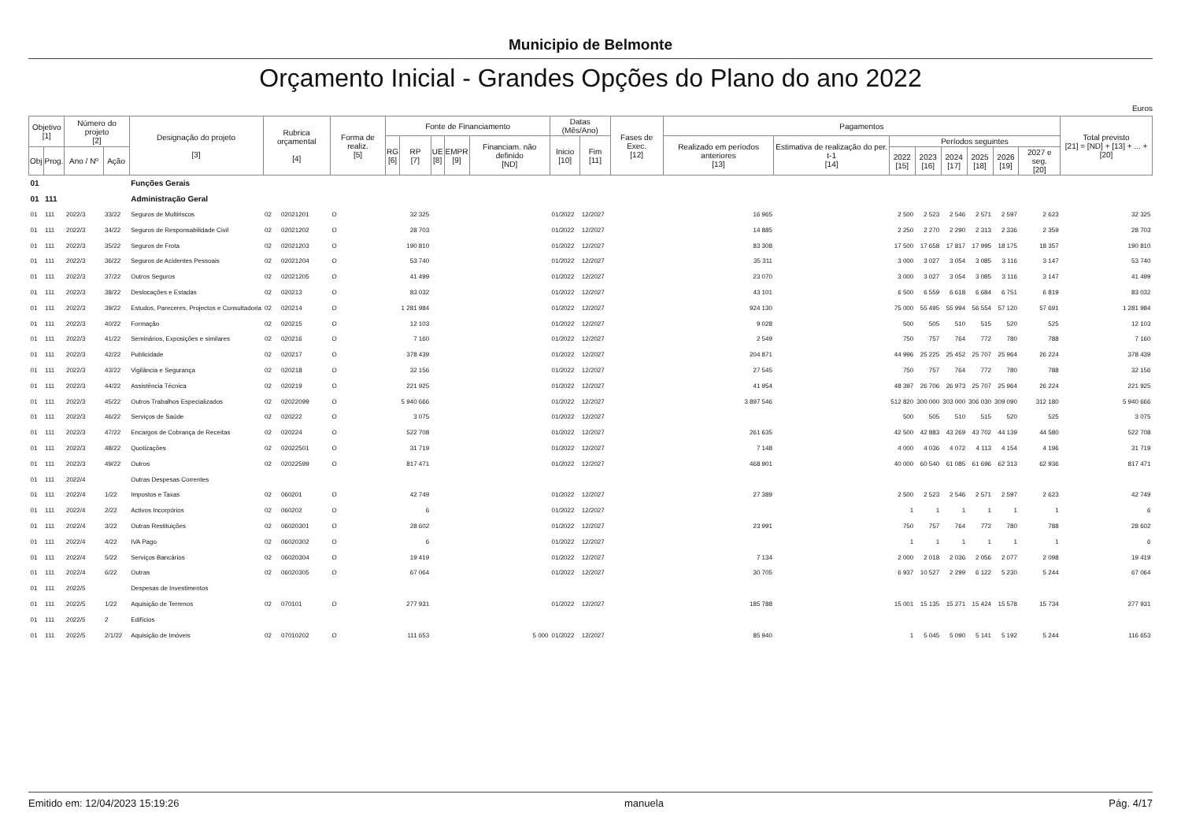Municipio de Belmonte
Orçamento Inicial - Grandes Opções do Plano do ano 2022
Euros
| Objetivo [1] | | Número do projeto [2] | | Designação do projeto [3] | Rubrica orçamental [4] | | Forma de realiz. [5] | Fonte de Financiamento | | | | | Datas (Mês/Ano) | | Fases de Exec. [12] | Pagamentos | | | | | | | | Total previsto [21] = [ND] + [13] + ... + [20] |
| --- | --- | --- | --- | --- | --- | --- | --- | --- | --- | --- | --- | --- | --- | --- | --- | --- | --- | --- | --- | --- | --- | --- | --- | --- |
| | | | | | | | | RG [6] | RP [7] | UE [8] | EMPR [9] | Financiam. não definido [ND] | Inicio [10] | Fim [11] | | Realizado em períodos anteriores [13] | Estimativa de realização do per. t-1 [14] | Períodos seguintes | | | | | | |
| Obj | Prog. | Ano / Nº | Ação | | | | | | | | | | | | | | | 2022 [15] | 2023 [16] | 2024 [17] | 2025 [18] | 2026 [19] | 2027 e seg. [20] | |
| 01 | | | | Funções Gerais | | | | | | | | | | | | | | | | | | | | |
| 01 | 111 | | | Administração Geral | | | | | | | | | | | | | | | | | | | | |
| 01 | 111 | 2022/3 | 33/22 | Seguros de Multiriscos | 02 | 02021201 | O | | 32 325 | | | | 01/2022 | 12/2027 | | 16 965 | | 2 500 | 2 523 | 2 546 | 2 571 | 2 597 | 2 623 | 32 325 |
| 01 | 111 | 2022/3 | 34/22 | Seguros de Responsabilidade Civil | 02 | 02021202 | O | | 28 703 | | | | 01/2022 | 12/2027 | | 14 885 | | 2 250 | 2 270 | 2 290 | 2 313 | 2 336 | 2 359 | 28 703 |
| 01 | 111 | 2022/3 | 35/22 | Seguros de Frota | 02 | 02021203 | O | | 190 810 | | | | 01/2022 | 12/2027 | | 83 308 | | 17 500 | 17 658 | 17 817 | 17 995 | 18 175 | 18 357 | 190 810 |
| 01 | 111 | 2022/3 | 36/22 | Seguros de Acidentes Pessoais | 02 | 02021204 | O | | 53 740 | | | | 01/2022 | 12/2027 | | 35 311 | | 3 000 | 3 027 | 3 054 | 3 085 | 3 116 | 3 147 | 53 740 |
| 01 | 111 | 2022/3 | 37/22 | Outros Seguros | 02 | 02021205 | O | | 41 499 | | | | 01/2022 | 12/2027 | | 23 070 | | 3 000 | 3 027 | 3 054 | 3 085 | 3 116 | 3 147 | 41 499 |
| 01 | 111 | 2022/3 | 38/22 | Deslocações e Estadas | 02 | 020213 | O | | 83 032 | | | | 01/2022 | 12/2027 | | 43 101 | | 6 500 | 6 559 | 6 618 | 6 684 | 6 751 | 6 819 | 83 032 |
| 01 | 111 | 2022/3 | 39/22 | Estudos, Pareceres, Projectos e Consultadoria | 02 | 020214 | O | | 1 281 984 | | | | 01/2022 | 12/2027 | | 924 130 | | 75 000 | 55 495 | 55 994 | 56 554 | 57 120 | 57 691 | 1 281 984 |
| 01 | 111 | 2022/3 | 40/22 | Formação | 02 | 020215 | O | | 12 103 | | | | 01/2022 | 12/2027 | | 9 028 | | 500 | 505 | 510 | 515 | 520 | 525 | 12 103 |
| 01 | 111 | 2022/3 | 41/22 | Seminários, Exposições e similares | 02 | 020216 | O | | 7 160 | | | | 01/2022 | 12/2027 | | 2 549 | | 750 | 757 | 764 | 772 | 780 | 788 | 7 160 |
| 01 | 111 | 2022/3 | 42/22 | Publicidade | 02 | 020217 | O | | 378 439 | | | | 01/2022 | 12/2027 | | 204 871 | | 44 996 | 25 225 | 25 452 | 25 707 | 25 964 | 26 224 | 378 439 |
| 01 | 111 | 2022/3 | 43/22 | Vigilância e Segurança | 02 | 020218 | O | | 32 156 | | | | 01/2022 | 12/2027 | | 27 545 | | 750 | 757 | 764 | 772 | 780 | 788 | 32 156 |
| 01 | 111 | 2022/3 | 44/22 | Assistência Técnica | 02 | 020219 | O | | 221 925 | | | | 01/2022 | 12/2027 | | 41 954 | | 48 397 | 26 706 | 26 973 | 25 707 | 25 964 | 26 224 | 221 925 |
| 01 | 111 | 2022/3 | 45/22 | Outros Trabalhos Especializados | 02 | 02022099 | O | | 5 940 666 | | | | 01/2022 | 12/2027 | | 3 897 546 | | 512 820 | 300 000 | 303 000 | 306 030 | 309 090 | 312 180 | 5 940 666 |
| 01 | 111 | 2022/3 | 46/22 | Serviços de Saúde | 02 | 020222 | O | | 3 075 | | | | 01/2022 | 12/2027 | | | | 500 | 505 | 510 | 515 | 520 | 525 | 3 075 |
| 01 | 111 | 2022/3 | 47/22 | Encargos de Cobrança de Receitas | 02 | 020224 | O | | 522 708 | | | | 01/2022 | 12/2027 | | 261 635 | | 42 500 | 42 883 | 43 269 | 43 702 | 44 139 | 44 580 | 522 708 |
| 01 | 111 | 2022/3 | 48/22 | Quotizações | 02 | 02022501 | O | | 31 719 | | | | 01/2022 | 12/2027 | | 7 148 | | 4 000 | 4 036 | 4 072 | 4 113 | 4 154 | 4 196 | 31 719 |
| 01 | 111 | 2022/3 | 49/22 | Outros | 02 | 02022599 | O | | 817 471 | | | | 01/2022 | 12/2027 | | 468 901 | | 40 000 | 60 540 | 61 085 | 61 696 | 62 313 | 62 936 | 817 471 |
| 01 | 111 | 2022/4 | | Outras Despesas Correntes | | | | | | | | | | | | | | | | | | | | |
| 01 | 111 | 2022/4 | 1/22 | Impostos e Taxas | 02 | 060201 | O | | 42 749 | | | | 01/2022 | 12/2027 | | 27 389 | | 2 500 | 2 523 | 2 546 | 2 571 | 2 597 | 2 623 | 42 749 |
| 01 | 111 | 2022/4 | 2/22 | Activos Incorpórios | 02 | 060202 | O | | 6 | | | | 01/2022 | 12/2027 | | | | 1 | 1 | 1 | 1 | 1 | 1 | 6 |
| 01 | 111 | 2022/4 | 3/22 | Outras Restituições | 02 | 06020301 | O | | 28 602 | | | | 01/2022 | 12/2027 | | 23 991 | | 750 | 757 | 764 | 772 | 780 | 788 | 28 602 |
| 01 | 111 | 2022/4 | 4/22 | IVA Pago | 02 | 06020302 | O | | 6 | | | | 01/2022 | 12/2027 | | | | 1 | 1 | 1 | 1 | 1 | 1 | 6 |
| 01 | 111 | 2022/4 | 5/22 | Serviços Bancários | 02 | 06020304 | O | | 19 419 | | | | 01/2022 | 12/2027 | | 7 134 | | 2 000 | 2 018 | 2 036 | 2 056 | 2 077 | 2 098 | 19 419 |
| 01 | 111 | 2022/4 | 6/22 | Outras | 02 | 06020305 | O | | 67 064 | | | | 01/2022 | 12/2027 | | 30 705 | | 6 937 | 10 527 | 2 299 | 6 122 | 5 230 | 5 244 | 67 064 |
| 01 | 111 | 2022/5 | | Despesas de Investimentos | | | | | | | | | | | | | | | | | | | | |
| 01 | 111 | 2022/5 | 1/22 | Aquisição de Terrenos | 02 | 070101 | O | | 277 931 | | | | 01/2022 | 12/2027 | | 185 788 | | 15 001 | 15 135 | 15 271 | 15 424 | 15 578 | 15 734 | 277 931 |
| 01 | 111 | 2022/5 | 2 | Edifícios | | | | | | | | | | | | | | | | | | | | |
| 01 | 111 | 2022/5 | 2/1/22 | Aquisição de Imóveis | 02 | 07010202 | O | | 111 653 | | | 5 000 | 01/2022 | 12/2027 | | 85 940 | | 1 | 5 045 | 5 090 | 5 141 | 5 192 | 5 244 | 116 653 |
Emitido em: 12/04/2023 15:19:26 manuela Pág. 4/17